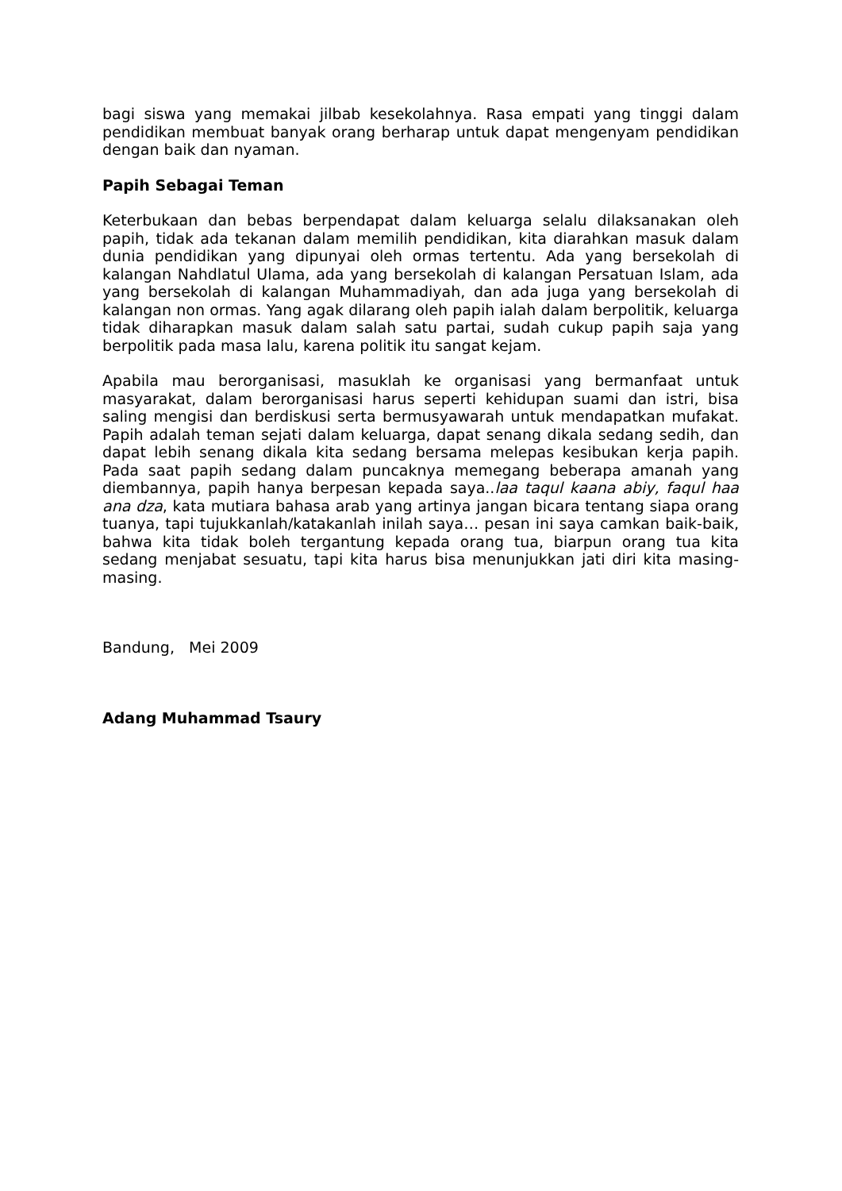bagi siswa yang memakai jilbab kesekolahnya. Rasa empati yang tinggi dalam pendidikan membuat banyak orang berharap untuk dapat mengenyam pendidikan dengan baik dan nyaman.
Papih Sebagai Teman
Keterbukaan dan bebas berpendapat dalam keluarga selalu dilaksanakan oleh papih, tidak ada tekanan dalam memilih pendidikan, kita diarahkan masuk dalam dunia pendidikan yang dipunyai oleh ormas tertentu. Ada yang bersekolah di kalangan Nahdlatul Ulama, ada yang bersekolah di kalangan Persatuan Islam, ada yang bersekolah di kalangan Muhammadiyah, dan ada juga yang bersekolah di kalangan non ormas. Yang agak dilarang oleh papih ialah dalam berpolitik, keluarga tidak diharapkan masuk dalam salah satu partai, sudah cukup papih saja yang berpolitik pada masa lalu, karena politik itu sangat kejam.
Apabila mau berorganisasi, masuklah ke organisasi yang bermanfaat untuk masyarakat, dalam berorganisasi harus seperti kehidupan suami dan istri, bisa saling mengisi dan berdiskusi serta bermusyawarah untuk mendapatkan mufakat. Papih adalah teman sejati dalam keluarga, dapat senang dikala sedang sedih, dan dapat lebih senang dikala kita sedang bersama melepas kesibukan kerja papih. Pada saat papih sedang dalam puncaknya memegang beberapa amanah yang diembannya, papih hanya berpesan kepada saya..laa taqul kaana abiy, faqul haa ana dza, kata mutiara bahasa arab yang artinya jangan bicara tentang siapa orang tuanya, tapi tujukkanlah/katakanlah inilah saya… pesan ini saya camkan baik-baik, bahwa kita tidak boleh tergantung kepada orang tua, biarpun orang tua kita sedang menjabat sesuatu, tapi kita harus bisa menunjukkan jati diri kita masing-masing.
Bandung, Mei 2009
Adang Muhammad Tsaury